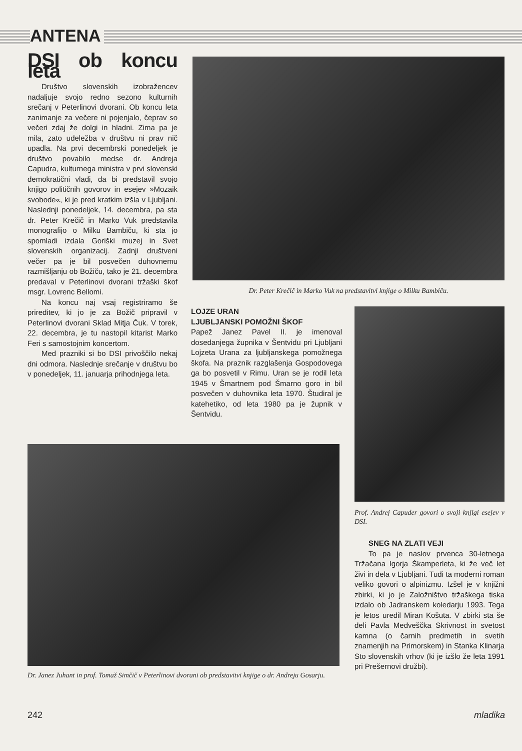ANTENA
DSI ob koncu leta
Društvo slovenskih izobražencev nadaljuje svojo redno sezono kulturnih srečanj v Peterlinovi dvorani. Ob koncu leta zanimanje za večere ni pojenjalo, čeprav so večeri zdaj že dolgi in hladni. Zima pa je mila, zato udeležba v društvu ni prav nič upadla. Na prvi decembrski ponedeljek je društvo povabilo medse dr. Andreja Capudra, kulturnega ministra v prvi slovenski demokratični vladi, da bi predstavil svojo knjigo političnih govorov in esejev »Mozaik svobode«, ki je pred kratkim izšla v Ljubljani. Naslednji ponedeljek, 14. decembra, pa sta dr. Peter Krečič in Marko Vuk predstavila monografijo o Milku Bambiču, ki sta jo spomladi izdala Goriški muzej in Svet slovenskih organizacij. Zadnji društveni večer pa je bil posvečen duhovnemu razmišljanju ob Božiču, tako je 21. decembra predaval v Peterlinovi dvorani tržaški škof msgr. Lovrenc Bellomi.
Na koncu naj vsaj registriramo še prireditev, ki jo je za Božič pripravil v Peterlinovi dvorani Sklad Mitja Čuk. V torek, 22. decembra, je tu nastopil kitarist Marko Feri s samostojnim koncertom.
Med prazniki si bo DSI privoščilo nekaj dni odmora. Naslednje srečanje v društvu bo v ponedeljek, 11. januarja prihodnjega leta.
Dr. Peter Krečič in Marko Vuk na predstavitvi knjige o Milku Bambiču.
LOJZE URAN
LJUBLJANSKI POMOŽNI ŠKOF
Papež Janez Pavel II. je imenoval dosedanjega župnika v Šentvidu pri Ljubljani Lojzeta Urana za ljubljanskega pomožnega škofa. Na praznik razglašenja Gospodovega ga bo posvetil v Rimu. Uran se je rodil leta 1945 v Šmartnem pod Šmarno goro in bil posvečen v duhovnika leta 1970. Študiral je katehetiko, od leta 1980 pa je župnik v Šentvidu.
Prof. Andrej Capuder govori o svoji knjigi esejev v DSI.
Dr. Janez Juhant in prof. Tomaž Simčič v Peterlinovi dvorani ob predstavitvi knjige o dr. Andreju Gosarju.
SNEG NA ZLATI VEJI
To pa je naslov prvenca 30-letnega Tržačana Igorja Škamperleta, ki že več let živi in dela v Ljubljani. Tudi ta moderni roman veliko govori o alpinizmu. Izšel je v knjižni zbirki, ki jo je Založništvo tržaškega tiska izdalo ob Jadranskem koledarju 1993. Tega je letos uredil Miran Košuta. V zbirki sta še deli Pavla Medveščka Skrivnost in svetost kamna (o čarnih predmetih in svetih znamenjih na Primorskem) in Stanka Klinarja Sto slovenskih vrhov (ki je izšlo že leta 1991 pri Prešernovi družbi).
242 mladika